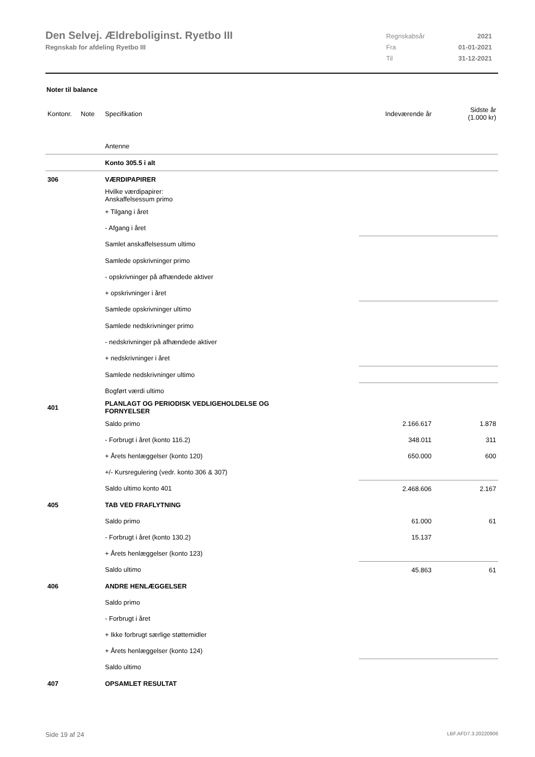Den Selvej. Ældreboliginst. Ryetbo III
Regnskab for afdeling Ryetbo III
| Regnskabsår | 2021 |
| Fra | 01-01-2021 |
| Til | 31-12-2021 |
Noter til balance
| Kontonr. | Note | Specifikation | Indeværende år | Sidste år (1.000 kr) |
| | | Antenne | | |
| | | Konto 305.5 i alt | | |
| 306 | | VÆRDIPAPIRER | | |
| | | Hvilke værdipapirer: Anskaffelsessum primo | | |
| | | + Tilgang i året | | |
| | | - Afgang i året | | |
| | | Samlet anskaffelsessum ultimo | | |
| | | Samlede opskrivninger primo | | |
| | | - opskrivninger på afhændede aktiver | | |
| | | + opskrivninger i året | | |
| | | Samlede opskrivninger ultimo | | |
| | | Samlede nedskrivninger primo | | |
| | | - nedskrivninger på afhændede aktiver | | |
| | | + nedskrivninger i året | | |
| | | Samlede nedskrivninger ultimo | | |
| | | Bogført værdi ultimo | | |
| 401 | | PLANLAGT OG PERIODISK VEDLIGEHOLDELSE OG FORNYELSER | | |
| | | Saldo primo | 2.166.617 | 1.878 |
| | | - Forbrugt i året (konto 116.2) | 348.011 | 311 |
| | | + Årets henlæggelser (konto 120) | 650.000 | 600 |
| | | +/- Kursregulering (vedr. konto 306 & 307) | | |
| | | Saldo ultimo konto 401 | 2.468.606 | 2.167 |
| 405 | | TAB VED FRAFLYTNING | | |
| | | Saldo primo | 61.000 | 61 |
| | | - Forbrugt i året (konto 130.2) | 15.137 | |
| | | + Årets henlæggelser (konto 123) | | |
| | | Saldo ultimo | 45.863 | 61 |
| 406 | | ANDRE HENLÆGGELSER | | |
| | | Saldo primo | | |
| | | - Forbrugt i året | | |
| | | + Ikke forbrugt særlige støttemidler | | |
| | | + Årets henlæggelser (konto 124) | | |
| | | Saldo ultimo | | |
| 407 | | OPSAMLET RESULTAT | | |
Side 19 af 24 LBF.AFD7.3.20220906